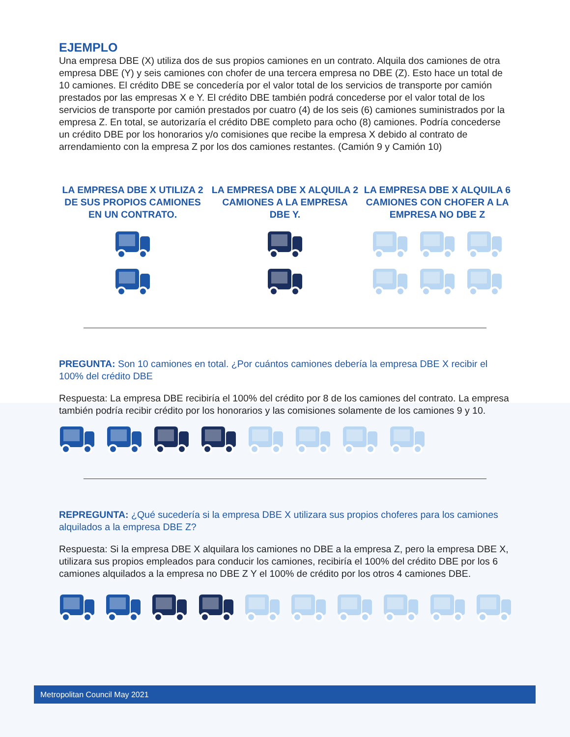EJEMPLO
Una empresa DBE (X) utiliza dos de sus propios camiones en un contrato. Alquila dos camiones de otra empresa DBE (Y) y seis camiones con chofer de una tercera empresa no DBE (Z). Esto hace un total de 10 camiones. El crédito DBE se concedería por el valor total de los servicios de transporte por camión prestados por las empresas X e Y. El crédito DBE también podrá concederse por el valor total de los servicios de transporte por camión prestados por cuatro (4) de los seis (6) camiones suministrados por la empresa Z. En total, se autorizaría el crédito DBE completo para ocho (8) camiones. Podría concederse un crédito DBE por los honorarios y/o comisiones que recibe la empresa X debido al contrato de arrendamiento con la empresa Z por los dos camiones restantes. (Camión 9 y Camión 10)
LA EMPRESA DBE X UTILIZA 2 DE SUS PROPIOS CAMIONES EN UN CONTRATO.
LA EMPRESA DBE X ALQUILA 2 CAMIONES A LA EMPRESA DBE Y.
LA EMPRESA DBE X ALQUILA 6 CAMIONES CON CHOFER A LA EMPRESA NO DBE Z
PREGUNTA: Son 10 camiones en total. ¿Por cuántos camiones debería la empresa DBE X recibir el 100% del crédito DBE
Respuesta: La empresa DBE recibiría el 100% del crédito por 8 de los camiones del contrato. La empresa también podría recibir crédito por los honorarios y las comisiones solamente de los camiones 9 y 10.
REPREGUNTA: ¿Qué sucedería si la empresa DBE X utilizara sus propios choferes para los camiones alquilados a la empresa DBE Z?
Respuesta: Si la empresa DBE X alquilara los camiones no DBE a la empresa Z, pero la empresa DBE X, utilizara sus propios empleados para conducir los camiones, recibiría el 100% del crédito DBE por los 6 camiones alquilados a la empresa no DBE Z Y el 100% de crédito por los otros 4 camiones DBE.
Metropolitan Council May 2021